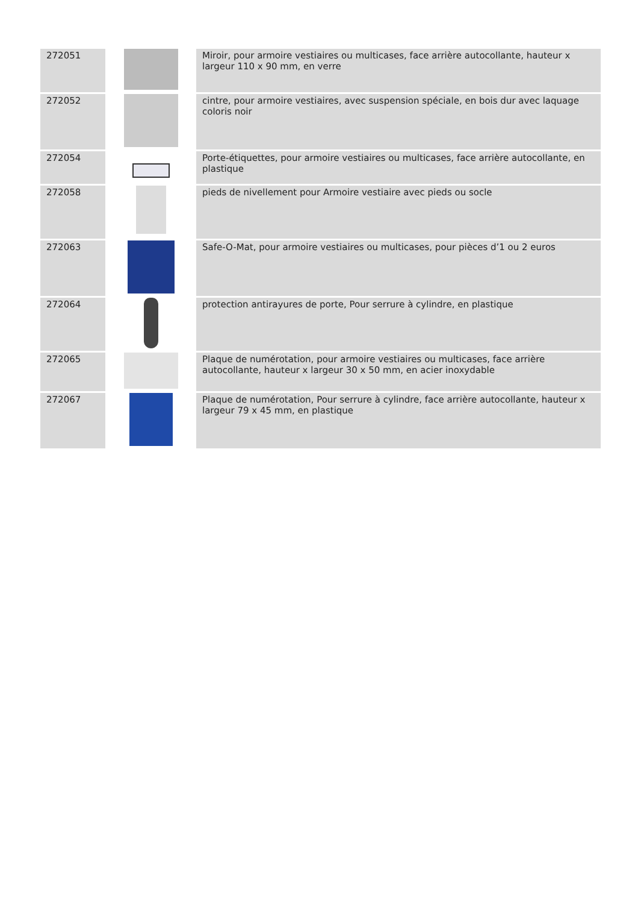| 272051 | | Miroir, pour armoire vestiaires ou multicases, face arrière autocollante, hauteur x largeur 110 x 90 mm, en verre |
| 272052 | | cintre, pour armoire vestiaires, avec suspension spéciale, en bois dur avec laquage coloris noir |
| 272054 | | Porte-étiquettes, pour armoire vestiaires ou multicases, face arrière autocollante, en plastique |
| 272058 | | pieds de nivellement pour Armoire vestiaire avec pieds ou socle |
| 272063 | | Safe-O-Mat, pour armoire vestiaires ou multicases, pour pièces d’1 ou 2 euros |
| 272064 | | protection antirayures de porte, Pour serrure à cylindre, en plastique |
| 272065 | | Plaque de numérotation, pour armoire vestiaires ou multicases, face arrière autocollante, hauteur x largeur 30 x 50 mm, en acier inoxydable |
| 272067 | | Plaque de numérotation, Pour serrure à cylindre, face arrière autocollante, hauteur x largeur 79 x 45 mm, en plastique |